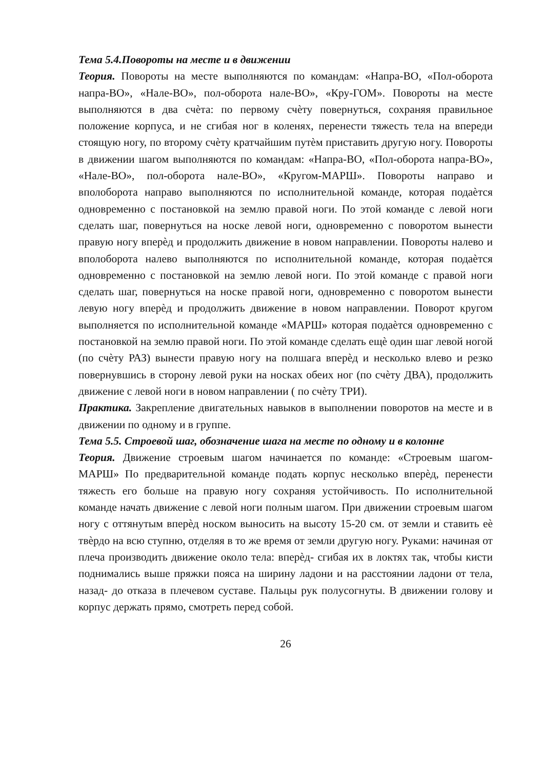Тема 5.4.Повороты на месте и в движении
Теория. Повороты на месте выполняются по командам: «Напра-ВО, «Пол-оборота напра-ВО», «Нале-ВО», пол-оборота нале-ВО», «Кру-ГОМ». Повороты на месте выполняются в два счѐта: по первому счѐту повернуться, сохраняя правильное положение корпуса, и не сгибая ног в коленях, перенести тяжесть тела на впереди стоящую ногу, по второму счѐту кратчайшим путѐм приставить другую ногу. Повороты в движении шагом выполняются по командам: «Напра-ВО, «Пол-оборота напра-ВО», «Нале-ВО», пол-оборота нале-ВО», «Кругом-МАРШ». Повороты направо и вполоборота направо выполняются по исполнительной команде, которая подаѐтся одновременно с постановкой на землю правой ноги. По этой команде с левой ноги сделать шаг, повернуться на носке левой ноги, одновременно с поворотом вынести правую ногу вперѐд и продолжить движение в новом направлении. Повороты налево и вполоборота налево выполняются по исполнительной команде, которая подаѐтся одновременно с постановкой на землю левой ноги. По этой команде с правой ноги сделать шаг, повернуться на носке правой ноги, одновременно с поворотом вынести левую ногу вперѐд и продолжить движение в новом направлении. Поворот кругом выполняется по исполнительной команде «МАРШ» которая подаѐтся одновременно с постановкой на землю правой ноги. По этой команде сделать ещѐ один шаг левой ногой (по счѐту РАЗ) вынести правую ногу на полшага вперѐд и несколько влево и резко повернувшись в сторону левой руки на носках обеих ног (по счѐту ДВА), продолжить движение с левой ноги в новом направлении ( по счѐту ТРИ).
Практика. Закрепление двигательных навыков в выполнении поворотов на месте и в движении по одному и в группе.
Тема 5.5. Строевой шаг, обозначение шага на месте по одному и в колонне
Теория. Движение строевым шагом начинается по команде: «Строевым шагом-МАРШ» По предварительной команде подать корпус несколько вперѐд, перенести тяжесть его больше на правую ногу сохраняя устойчивость. По исполнительной команде начать движение с левой ноги полным шагом. При движении строевым шагом ногу с оттянутым вперѐд носком выносить на высоту 15-20 см. от земли и ставить еѐ твѐрдо на всю ступню, отделяя в то же время от земли другую ногу. Руками: начиная от плеча производить движение около тела: вперѐд- сгибая их в локтях так, чтобы кисти поднимались выше пряжки пояса на ширину ладони и на расстоянии ладони от тела, назад- до отказа в плечевом суставе. Пальцы рук полусогнуты. В движении голову и корпус держать прямо, смотреть перед собой.
26